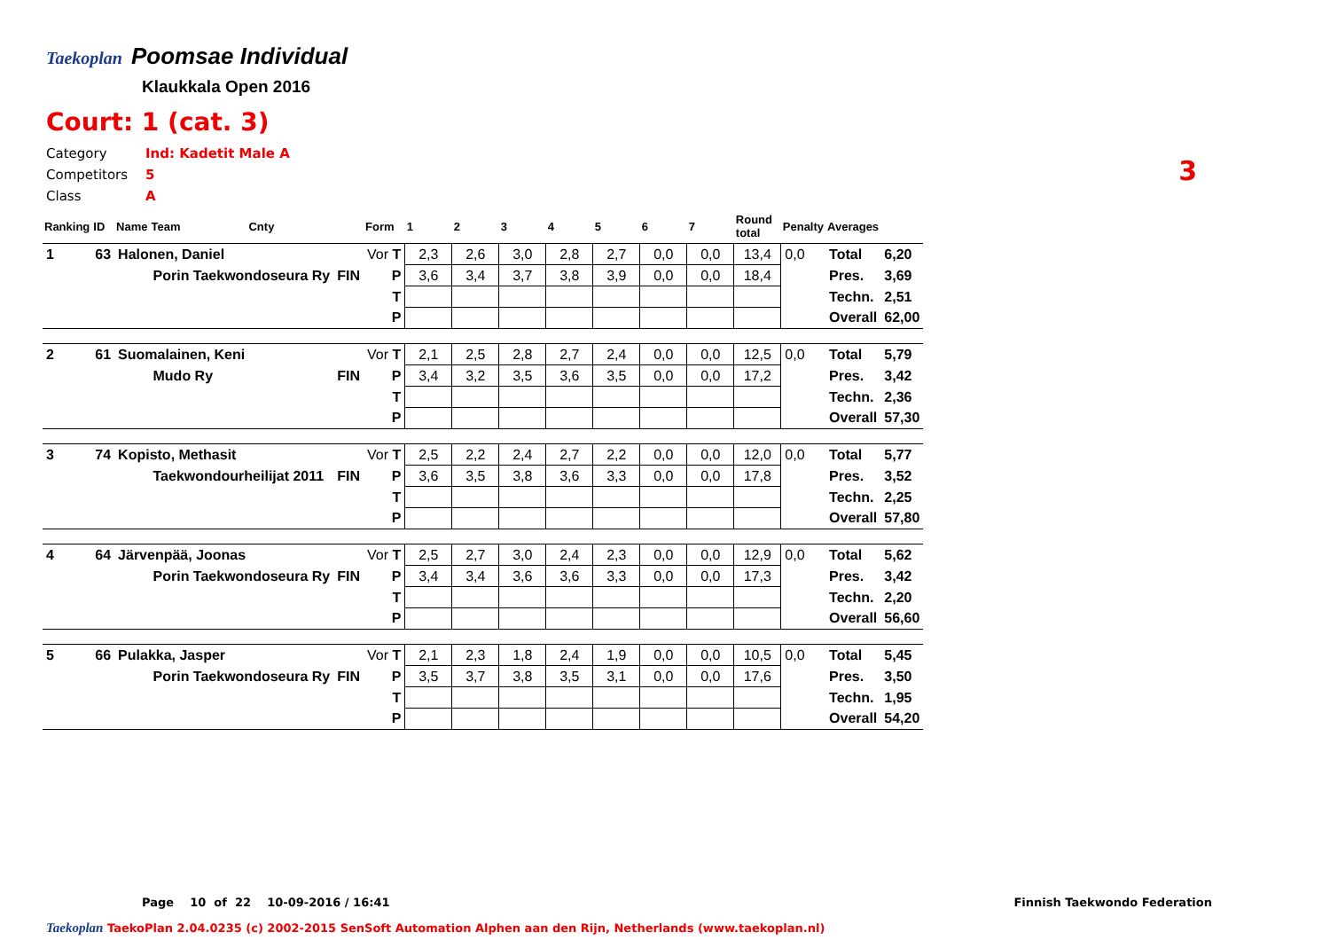Taekoplan
Poomsae Individual
Klaukkala Open 2016
Court: 1 (cat. 3)
Category Ind: Kadetit Male A
Competitors 5
Class A
3
| Ranking | ID | Name | Team | Cnty | | Form | 1 | 2 | 3 | 4 | 5 | 6 | 7 | Round total | Penalty | Averages | |
| 1 | 63 | Halonen, Daniel | | | | Vor T | 2,3 | 2,6 | 3,0 | 2,8 | 2,7 | 0,0 | 0,0 | 13,4 | 0,0 | Total | 6,20 |
| | | | Porin Taekwondoseura Ry | | FIN | P | 3,6 | 3,4 | 3,7 | 3,8 | 3,9 | 0,0 | 0,0 | 18,4 | | Pres. | 3,69 |
| | | | | | | T | | | | | | | | | | Techn. | 2,51 |
| | | | | | | P | | | | | | | | | | Overall | 62,00 |
| 2 | 61 | Suomalainen, Keni | | | | Vor T | 2,1 | 2,5 | 2,8 | 2,7 | 2,4 | 0,0 | 0,0 | 12,5 | 0,0 | Total | 5,79 |
| | | | Mudo Ry | | FIN | P | 3,4 | 3,2 | 3,5 | 3,6 | 3,5 | 0,0 | 0,0 | 17,2 | | Pres. | 3,42 |
| | | | | | | T | | | | | | | | | | Techn. | 2,36 |
| | | | | | | P | | | | | | | | | | Overall | 57,30 |
| 3 | 74 | Kopisto, Methasit | | | | Vor T | 2,5 | 2,2 | 2,4 | 2,7 | 2,2 | 0,0 | 0,0 | 12,0 | 0,0 | Total | 5,77 |
| | | | Taekwondourheilijat 2011 | | FIN | P | 3,6 | 3,5 | 3,8 | 3,6 | 3,3 | 0,0 | 0,0 | 17,8 | | Pres. | 3,52 |
| | | | | | | T | | | | | | | | | | Techn. | 2,25 |
| | | | | | | P | | | | | | | | | | Overall | 57,80 |
| 4 | 64 | Järvenpää, Joonas | | | | Vor T | 2,5 | 2,7 | 3,0 | 2,4 | 2,3 | 0,0 | 0,0 | 12,9 | 0,0 | Total | 5,62 |
| | | | Porin Taekwondoseura Ry | | FIN | P | 3,4 | 3,4 | 3,6 | 3,6 | 3,3 | 0,0 | 0,0 | 17,3 | | Pres. | 3,42 |
| | | | | | | T | | | | | | | | | | Techn. | 2,20 |
| | | | | | | P | | | | | | | | | | Overall | 56,60 |
| 5 | 66 | Pulakka, Jasper | | | | Vor T | 2,1 | 2,3 | 1,8 | 2,4 | 1,9 | 0,0 | 0,0 | 10,5 | 0,0 | Total | 5,45 |
| | | | Porin Taekwondoseura Ry | | FIN | P | 3,5 | 3,7 | 3,8 | 3,5 | 3,1 | 0,0 | 0,0 | 17,6 | | Pres. | 3,50 |
| | | | | | | T | | | | | | | | | | Techn. | 1,95 |
| | | | | | | P | | | | | | | | | | Overall | 54,20 |
Page 10 of 22 10-09-2016 / 16:41
Finnish Taekwondo Federation
Taekoplan TaekoPlan 2.04.0235 (c) 2002-2015 SenSoft Automation Alphen aan den Rijn, Netherlands (www.taekoplan.nl)